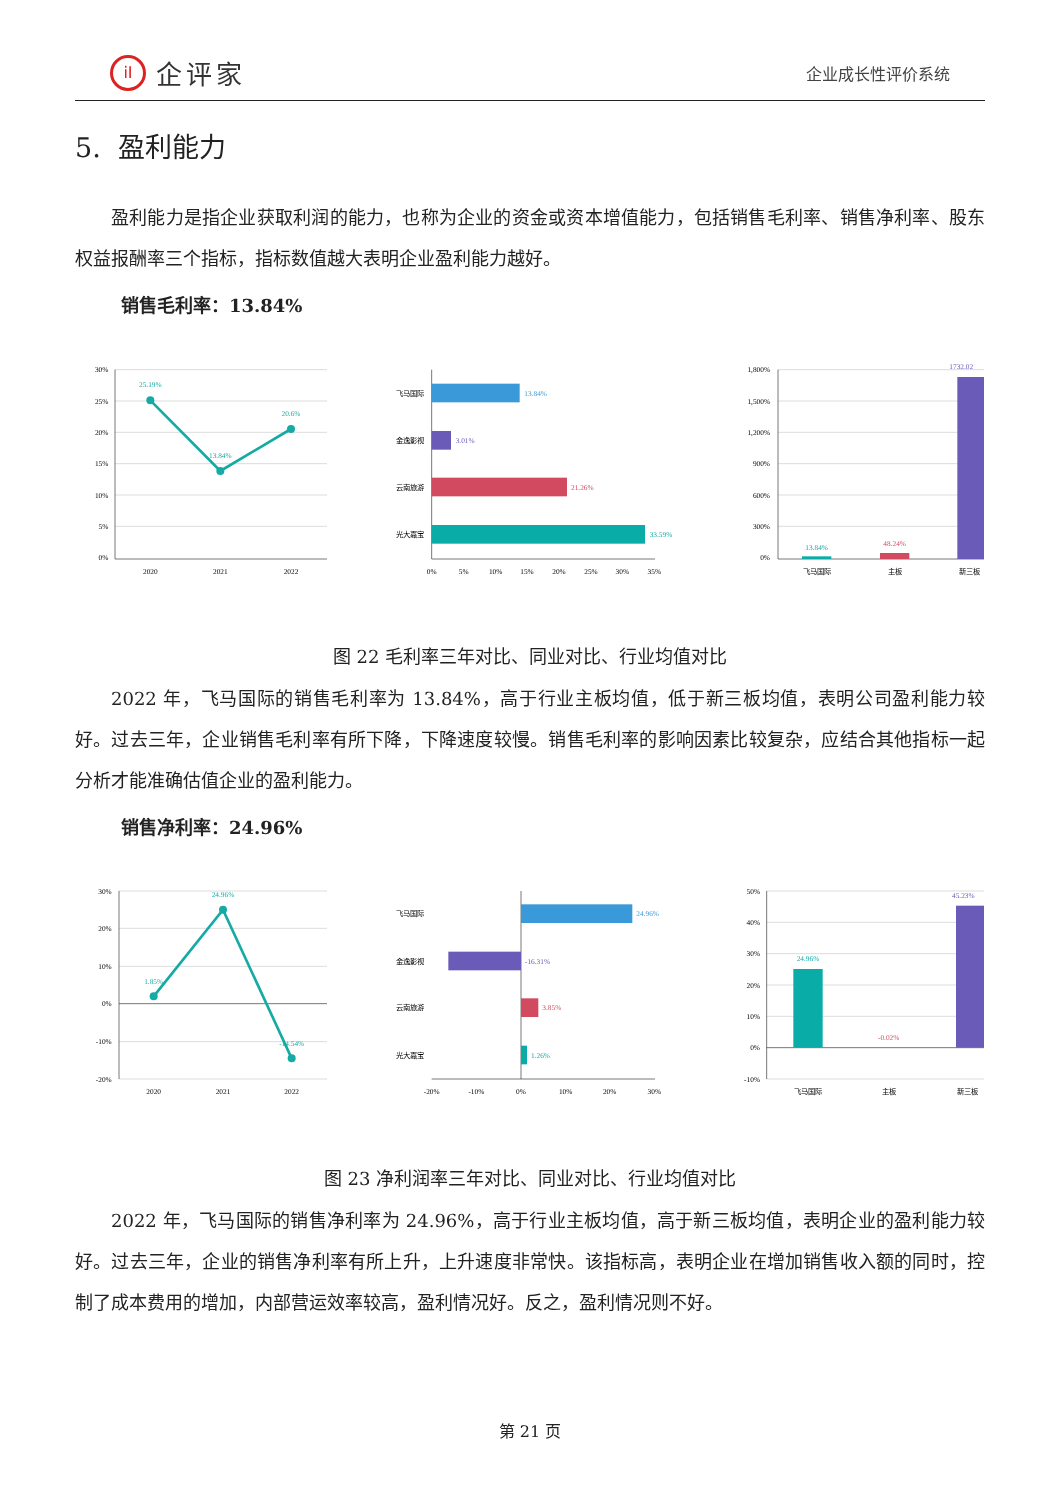iI 企评家
企业成长性评价系统
5. 盈利能力
盈利能力是指企业获取利润的能力，也称为企业的资金或资本增值能力，包括销售毛利率、销售净利率、股东权益报酬率三个指标，指标数值越大表明企业盈利能力越好。
销售毛利率：13.84%
30%
25%
20%
15%
10%
5%
0%
25.19%
13.84%
20.6%
2020
2021
2022
飞马国际
金逸影视
云南旅游
光大嘉宝
13.84%
3.01%
21.26%
33.59%
0%
5%
10%
15%
20%
25%
30%
35%
1,800%
1,500%
1,200%
900%
600%
300%
0%
13.84%
48.24%
1732.02
飞马国际
主板
新三板
图 22 毛利率三年对比、同业对比、行业均值对比
2022 年，飞马国际的销售毛利率为 13.84%，高于行业主板均值，低于新三板均值，表明公司盈利能力较好。过去三年，企业销售毛利率有所下降，下降速度较慢。销售毛利率的影响因素比较复杂，应结合其他指标一起分析才能准确估值企业的盈利能力。
销售净利率：24.96%
30%
20%
10%
0%
-10%
-20%
1.85%
24.96%
-14.54%
2020
2021
2022
飞马国际
金逸影视
云南旅游
光大嘉宝
24.96%
-16.31%
3.85%
1.26%
-20%
-10%
0%
10%
20%
30%
50%
40%
30%
20%
10%
0%
-10%
24.96%
-0.02%
45.23%
飞马国际
主板
新三板
图 23 净利润率三年对比、同业对比、行业均值对比
2022 年，飞马国际的销售净利率为 24.96%，高于行业主板均值，高于新三板均值，表明企业的盈利能力较好。过去三年，企业的销售净利率有所上升，上升速度非常快。该指标高，表明企业在增加销售收入额的同时，控制了成本费用的增加，内部营运效率较高，盈利情况好。反之，盈利情况则不好。
第 21 页